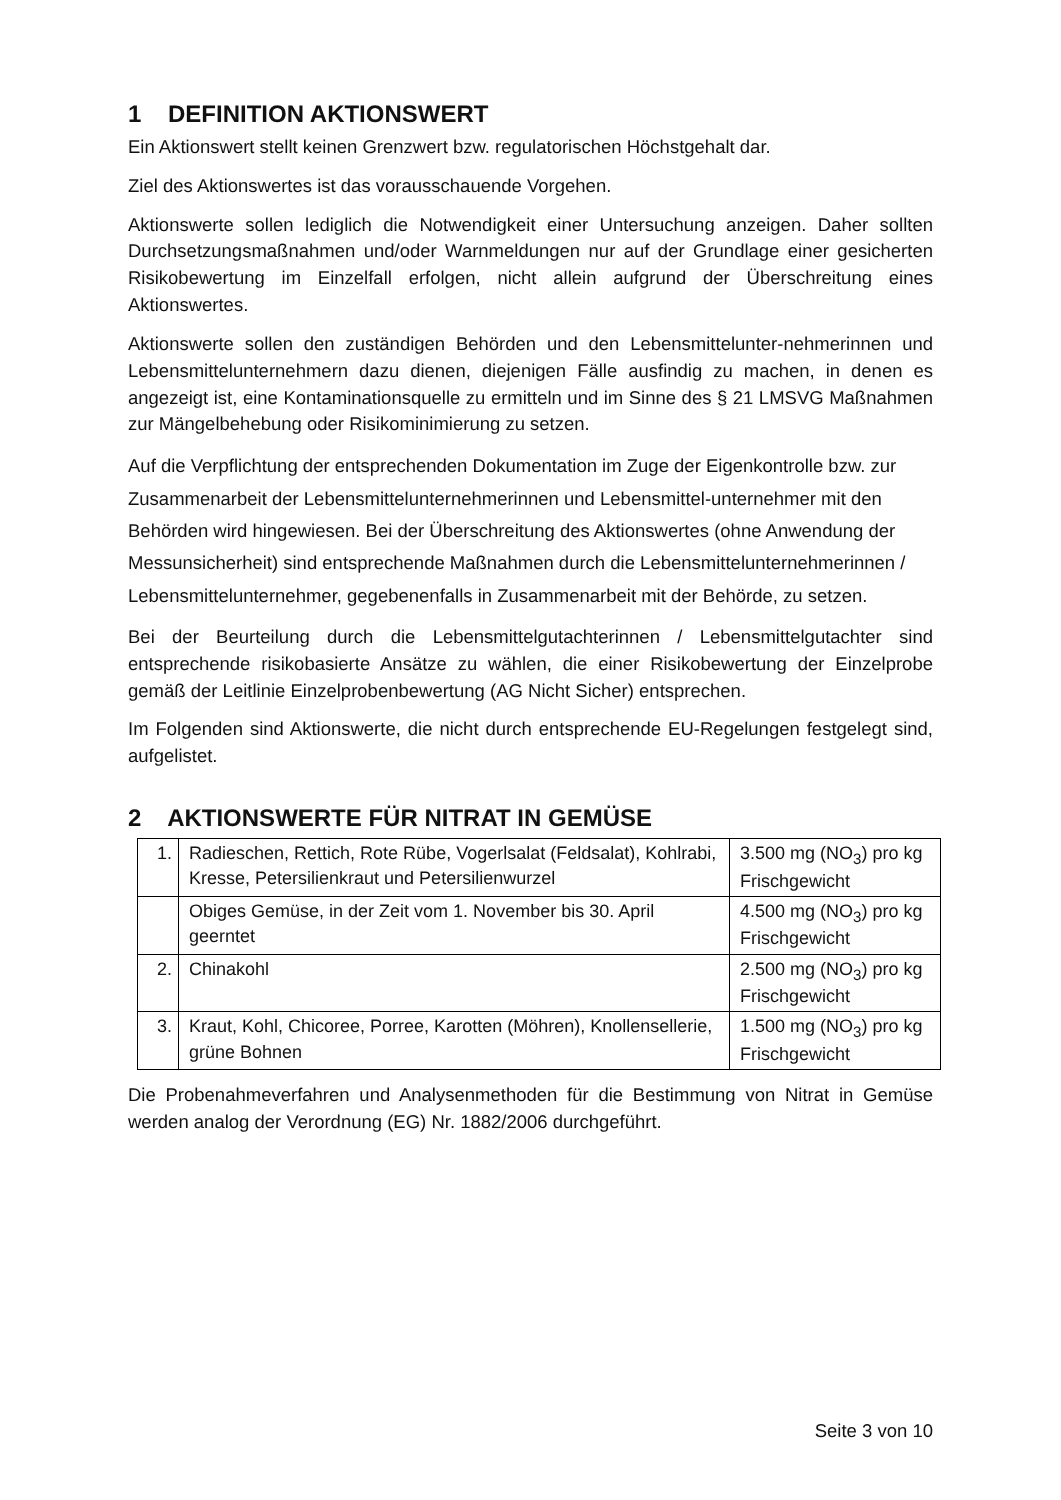1 DEFINITION AKTIONSWERT
Ein Aktionswert stellt keinen Grenzwert bzw. regulatorischen Höchstgehalt dar.
Ziel des Aktionswertes ist das vorausschauende Vorgehen.
Aktionswerte sollen lediglich die Notwendigkeit einer Untersuchung anzeigen. Daher sollten Durchsetzungsmaßnahmen und/oder Warnmeldungen nur auf der Grundlage einer gesicherten Risikobewertung im Einzelfall erfolgen, nicht allein aufgrund der Überschreitung eines Aktionswertes.
Aktionswerte sollen den zuständigen Behörden und den Lebensmittelunter-nehmerinnen und Lebensmittelunternehmern dazu dienen, diejenigen Fälle ausfindig zu machen, in denen es angezeigt ist, eine Kontaminationsquelle zu ermitteln und im Sinne des § 21 LMSVG Maßnahmen zur Mängelbehebung oder Risikominimierung zu setzen.
Auf die Verpflichtung der entsprechenden Dokumentation im Zuge der Eigenkontrolle bzw. zur Zusammenarbeit der Lebensmittelunternehmerinnen und Lebensmittel-unternehmer mit den Behörden wird hingewiesen. Bei der Überschreitung des Aktionswertes (ohne Anwendung der Messunsicherheit) sind entsprechende Maßnahmen durch die Lebensmittelunternehmerinnen / Lebensmittelunternehmer, gegebenenfalls in Zusammenarbeit mit der Behörde, zu setzen.
Bei der Beurteilung durch die Lebensmittelgutachterinnen / Lebensmittelgutachter sind entsprechende risikobasierte Ansätze zu wählen, die einer Risikobewertung der Einzelprobe gemäß der Leitlinie Einzelprobenbewertung (AG Nicht Sicher) entsprechen.
Im Folgenden sind Aktionswerte, die nicht durch entsprechende EU-Regelungen festgelegt sind, aufgelistet.
2 AKTIONSWERTE FÜR NITRAT IN GEMÜSE
| 1. | Radieschen, Rettich, Rote Rübe, Vogerlsalat (Feldsalat), Kohlrabi, Kresse, Petersilienkraut und Petersilienwurzel | 3.500 mg (NO<sub>3</sub>) pro kg Frischgewicht |
| | Obiges Gemüse, in der Zeit vom 1. November bis 30. April geerntet | 4.500 mg (NO<sub>3</sub>) pro kg Frischgewicht |
| 2. | Chinakohl | 2.500 mg (NO<sub>3</sub>) pro kg Frischgewicht |
| 3. | Kraut, Kohl, Chicoree, Porree, Karotten (Möhren), Knollensellerie, grüne Bohnen | 1.500 mg (NO<sub>3</sub>) pro kg Frischgewicht |
Die Probenahmeverfahren und Analysenmethoden für die Bestimmung von Nitrat in Gemüse werden analog der Verordnung (EG) Nr. 1882/2006 durchgeführt.
Seite 3 von 10